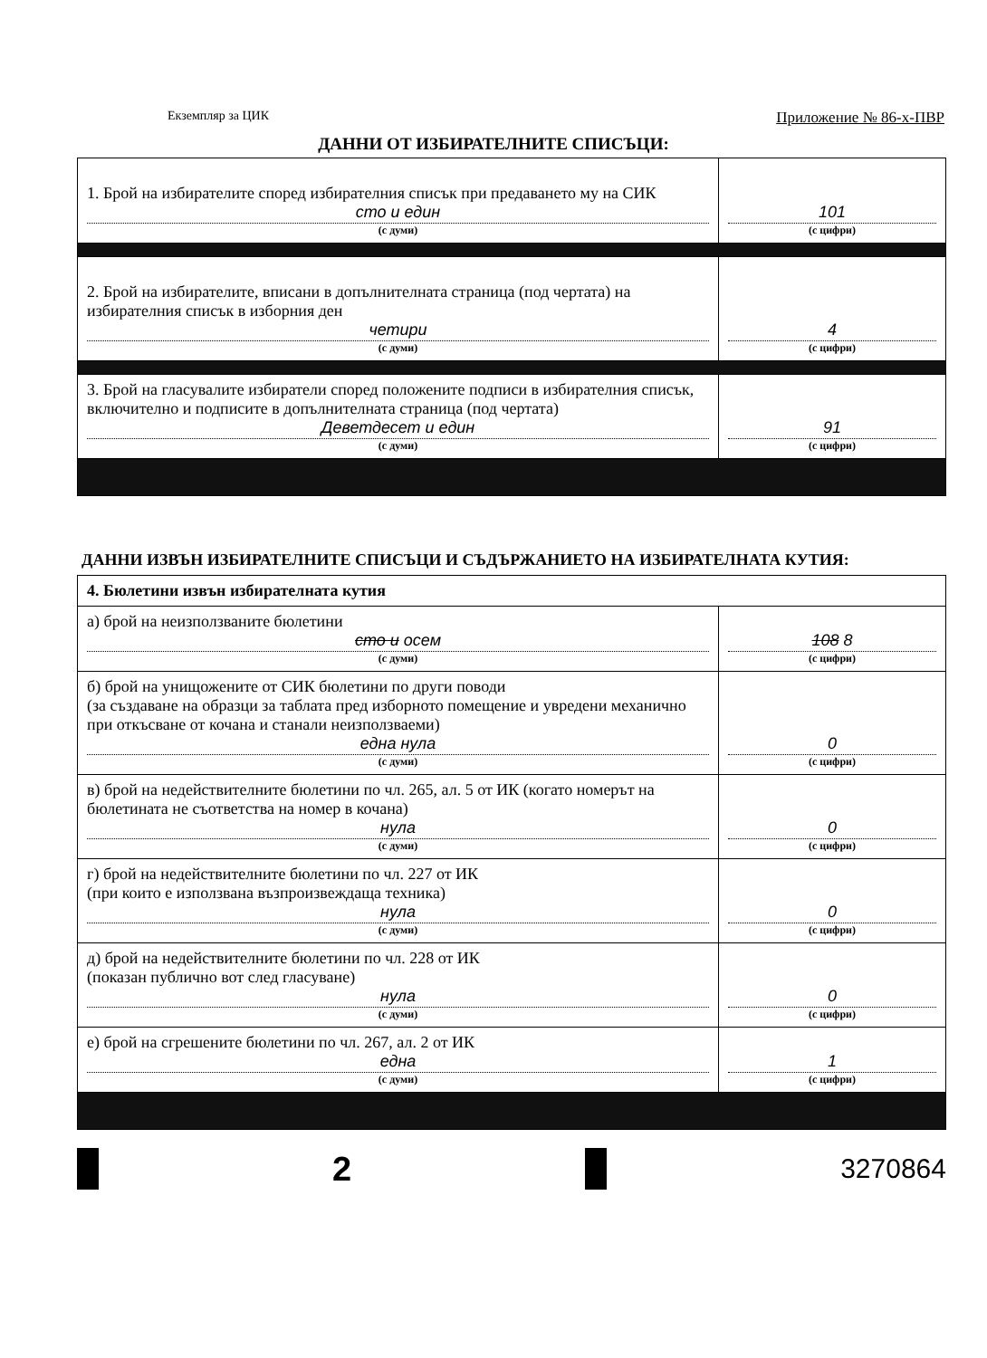Екземпляр за ЦИК Приложение № 86-х-ПВР
ДАННИ ОТ ИЗБИРАТЕЛНИТЕ СПИСЪЦИ:
| 1. Брой на избирателите според избирателния списък при предаването му на СИК сто и един (с думи) | 101 (с цифри) |
| 2. Брой на избирателите, вписани в допълнителната страница (под чертата) на избирателния списък в изборния ден четири (с думи) | 4 (с цифри) |
| 3. Брой на гласувалите избиратели според положените подписи в избирателния списък, включително и подписите в допълнителната страница (под чертата) Деветдесет и един (с думи) | 91 (с цифри) |
ДАННИ ИЗВЪН ИЗБИРАТЕЛНИТЕ СПИСЪЦИ И СЪДЪРЖАНИЕТО НА ИЗБИРАТЕЛНАТА КУТИЯ:
| 4. Бюлетини извън избирателната кутия | |
| а) брой на неизползваните бюлетини сто и осем (с думи) | 108 8 (с цифри) |
| б) брой на унищожените от СИК бюлетини по други поводи (за създаване на образци за таблата пред изборното помещение и увредени механично при откъсване от кочана и станали неизползваеми) една нула (с думи) | 0 (с цифри) |
| в) брой на недействителните бюлетини по чл. 265, ал. 5 от ИК (когато номерът на бюлетината не съответства на номер в кочана) нула (с думи) | 0 (с цифри) |
| г) брой на недействителните бюлетини по чл. 227 от ИК (при които е използвана възпроизвеждаща техника) нула (с думи) | 0 (с цифри) |
| д) брой на недействителните бюлетини по чл. 228 от ИК (показан публично вот след гласуване) нула (с думи) | 0 (с цифри) |
| е) брой на сгрешените бюлетини по чл. 267, ал. 2 от ИК една (с думи) | 1 (с цифри) |
2
3270864